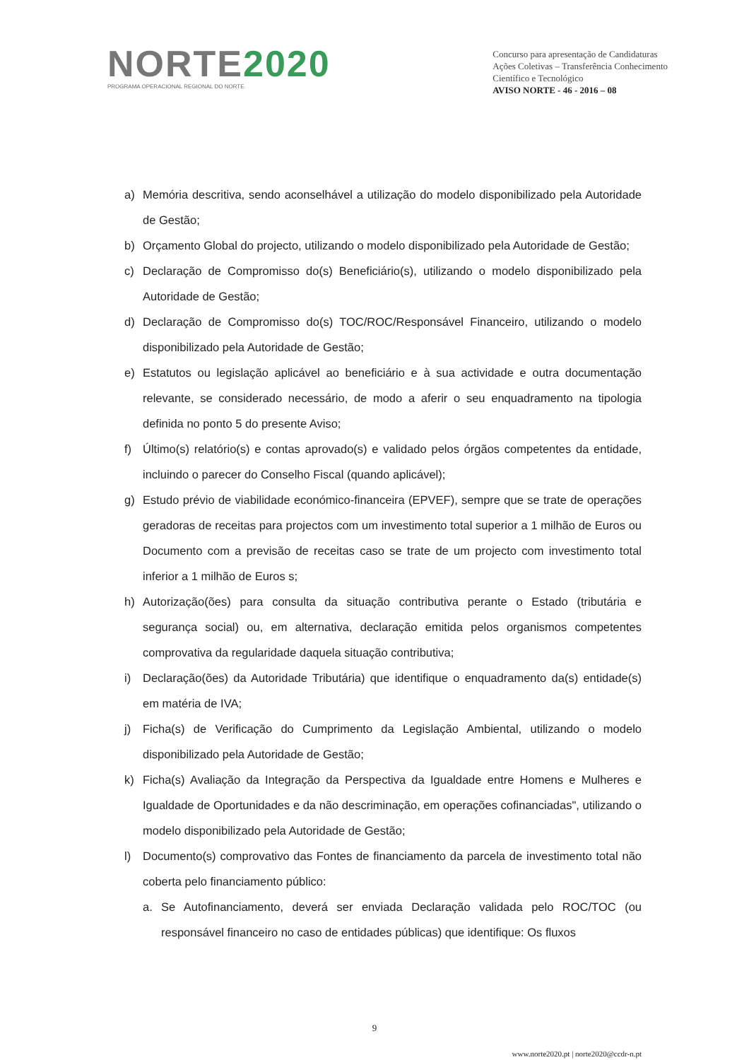NORTE2020
PROGRAMA OPERACIONAL REGIONAL DO NORTE
Concurso para apresentação de Candidaturas
Ações Coletivas – Transferência Conhecimento
Científico e Tecnológico
AVISO NORTE - 46 - 2016 – 08
a) Memória descritiva, sendo aconselhável a utilização do modelo disponibilizado pela Autoridade de Gestão;
b) Orçamento Global do projecto, utilizando o modelo disponibilizado pela Autoridade de Gestão;
c) Declaração de Compromisso do(s) Beneficiário(s), utilizando o modelo disponibilizado pela Autoridade de Gestão;
d) Declaração de Compromisso do(s) TOC/ROC/Responsável Financeiro, utilizando o modelo disponibilizado pela Autoridade de Gestão;
e) Estatutos ou legislação aplicável ao beneficiário e à sua actividade e outra documentação relevante, se considerado necessário, de modo a aferir o seu enquadramento na tipologia definida no ponto 5 do presente Aviso;
f) Último(s) relatório(s) e contas aprovado(s) e validado pelos órgãos competentes da entidade, incluindo o parecer do Conselho Fiscal (quando aplicável);
g) Estudo prévio de viabilidade económico-financeira (EPVEF), sempre que se trate de operações geradoras de receitas para projectos com um investimento total superior a 1 milhão de Euros ou Documento com a previsão de receitas caso se trate de um projecto com investimento total inferior a 1 milhão de Euros s;
h) Autorização(ões) para consulta da situação contributiva perante o Estado (tributária e segurança social) ou, em alternativa, declaração emitida pelos organismos competentes comprovativa da regularidade daquela situação contributiva;
i) Declaração(ões) da Autoridade Tributária) que identifique o enquadramento da(s) entidade(s) em matéria de IVA;
j) Ficha(s) de Verificação do Cumprimento da Legislação Ambiental, utilizando o modelo disponibilizado pela Autoridade de Gestão;
k) Ficha(s) Avaliação da Integração da Perspectiva da Igualdade entre Homens e Mulheres e Igualdade de Oportunidades e da não descriminação, em operações cofinanciadas", utilizando o modelo disponibilizado pela Autoridade de Gestão;
l) Documento(s) comprovativo das Fontes de financiamento da parcela de investimento total não coberta pelo financiamento público:
a. Se Autofinanciamento, deverá ser enviada Declaração validada pelo ROC/TOC (ou responsável financeiro no caso de entidades públicas) que identifique: Os fluxos
9
www.norte2020.pt | norte2020@ccdr-n.pt